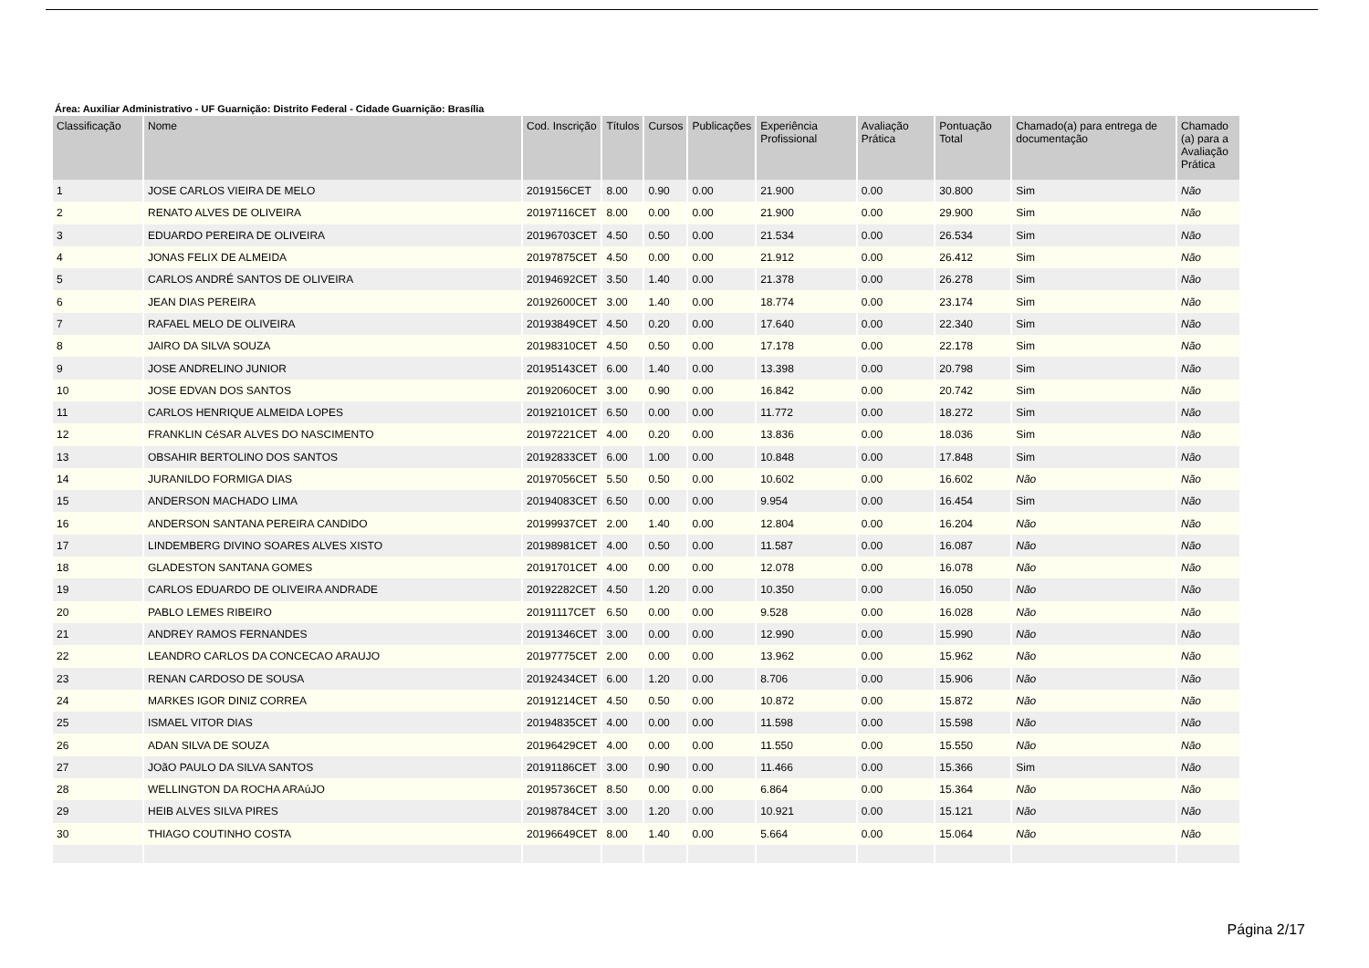Área: Auxiliar Administrativo - UF Guarnição: Distrito Federal - Cidade Guarnição: Brasília
| Classificação | Nome | Cod. Inscrição | Títulos | Cursos | Publicações | Experiência Profissional | Avaliação Prática | Pontuação Total | Chamado(a) para entrega de documentação | Chamado (a) para a Avaliação Prática |
| --- | --- | --- | --- | --- | --- | --- | --- | --- | --- | --- |
| 1 | JOSE CARLOS VIEIRA DE MELO | 2019156CET | 8.00 | 0.90 | 0.00 | 21.900 | 0.00 | 30.800 | Sim | Não |
| 2 | RENATO ALVES DE OLIVEIRA | 20197116CET | 8.00 | 0.00 | 0.00 | 21.900 | 0.00 | 29.900 | Sim | Não |
| 3 | EDUARDO PEREIRA DE OLIVEIRA | 20196703CET | 4.50 | 0.50 | 0.00 | 21.534 | 0.00 | 26.534 | Sim | Não |
| 4 | JONAS FELIX DE ALMEIDA | 20197875CET | 4.50 | 0.00 | 0.00 | 21.912 | 0.00 | 26.412 | Sim | Não |
| 5 | CARLOS ANDRÉ SANTOS DE OLIVEIRA | 20194692CET | 3.50 | 1.40 | 0.00 | 21.378 | 0.00 | 26.278 | Sim | Não |
| 6 | JEAN DIAS PEREIRA | 20192600CET | 3.00 | 1.40 | 0.00 | 18.774 | 0.00 | 23.174 | Sim | Não |
| 7 | RAFAEL MELO DE OLIVEIRA | 20193849CET | 4.50 | 0.20 | 0.00 | 17.640 | 0.00 | 22.340 | Sim | Não |
| 8 | JAIRO DA SILVA SOUZA | 20198310CET | 4.50 | 0.50 | 0.00 | 17.178 | 0.00 | 22.178 | Sim | Não |
| 9 | JOSE ANDRELINO JUNIOR | 20195143CET | 6.00 | 1.40 | 0.00 | 13.398 | 0.00 | 20.798 | Sim | Não |
| 10 | JOSE EDVAN DOS SANTOS | 20192060CET | 3.00 | 0.90 | 0.00 | 16.842 | 0.00 | 20.742 | Sim | Não |
| 11 | CARLOS HENRIQUE ALMEIDA LOPES | 20192101CET | 6.50 | 0.00 | 0.00 | 11.772 | 0.00 | 18.272 | Sim | Não |
| 12 | FRANKLIN CéSAR ALVES DO NASCIMENTO | 20197221CET | 4.00 | 0.20 | 0.00 | 13.836 | 0.00 | 18.036 | Sim | Não |
| 13 | OBSAHIR BERTOLINO DOS SANTOS | 20192833CET | 6.00 | 1.00 | 0.00 | 10.848 | 0.00 | 17.848 | Sim | Não |
| 14 | JURANILDO FORMIGA DIAS | 20197056CET | 5.50 | 0.50 | 0.00 | 10.602 | 0.00 | 16.602 | Não | Não |
| 15 | ANDERSON MACHADO LIMA | 20194083CET | 6.50 | 0.00 | 0.00 | 9.954 | 0.00 | 16.454 | Sim | Não |
| 16 | ANDERSON SANTANA PEREIRA CANDIDO | 20199937CET | 2.00 | 1.40 | 0.00 | 12.804 | 0.00 | 16.204 | Não | Não |
| 17 | LINDEMBERG DIVINO SOARES ALVES XISTO | 20198981CET | 4.00 | 0.50 | 0.00 | 11.587 | 0.00 | 16.087 | Não | Não |
| 18 | GLADESTON SANTANA GOMES | 20191701CET | 4.00 | 0.00 | 0.00 | 12.078 | 0.00 | 16.078 | Não | Não |
| 19 | CARLOS EDUARDO DE OLIVEIRA ANDRADE | 20192282CET | 4.50 | 1.20 | 0.00 | 10.350 | 0.00 | 16.050 | Não | Não |
| 20 | PABLO LEMES RIBEIRO | 20191117CET | 6.50 | 0.00 | 0.00 | 9.528 | 0.00 | 16.028 | Não | Não |
| 21 | ANDREY RAMOS FERNANDES | 20191346CET | 3.00 | 0.00 | 0.00 | 12.990 | 0.00 | 15.990 | Não | Não |
| 22 | LEANDRO CARLOS DA CONCECAO ARAUJO | 20197775CET | 2.00 | 0.00 | 0.00 | 13.962 | 0.00 | 15.962 | Não | Não |
| 23 | RENAN CARDOSO DE SOUSA | 20192434CET | 6.00 | 1.20 | 0.00 | 8.706 | 0.00 | 15.906 | Não | Não |
| 24 | MARKES IGOR DINIZ CORREA | 20191214CET | 4.50 | 0.50 | 0.00 | 10.872 | 0.00 | 15.872 | Não | Não |
| 25 | ISMAEL VITOR DIAS | 20194835CET | 4.00 | 0.00 | 0.00 | 11.598 | 0.00 | 15.598 | Não | Não |
| 26 | ADAN SILVA DE SOUZA | 20196429CET | 4.00 | 0.00 | 0.00 | 11.550 | 0.00 | 15.550 | Não | Não |
| 27 | JOãO PAULO DA SILVA SANTOS | 20191186CET | 3.00 | 0.90 | 0.00 | 11.466 | 0.00 | 15.366 | Sim | Não |
| 28 | WELLINGTON DA ROCHA ARAúJO | 20195736CET | 8.50 | 0.00 | 0.00 | 6.864 | 0.00 | 15.364 | Não | Não |
| 29 | HEIB ALVES SILVA PIRES | 20198784CET | 3.00 | 1.20 | 0.00 | 10.921 | 0.00 | 15.121 | Não | Não |
| 30 | THIAGO COUTINHO COSTA | 20196649CET | 8.00 | 1.40 | 0.00 | 5.664 | 0.00 | 15.064 | Não | Não |
Página 2/17